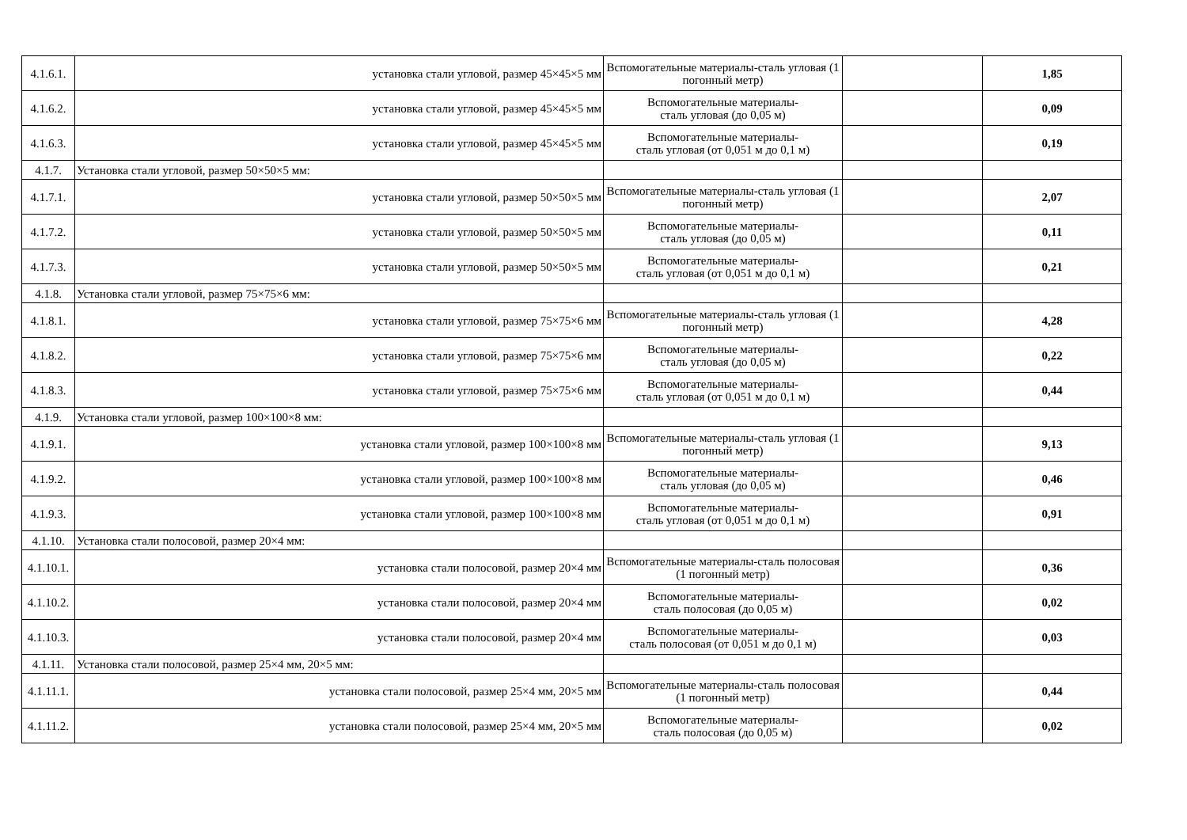| 4.1.6.1. | установка стали угловой, размер 45×45×5 мм | Вспомогательные материалы-сталь угловая (1 погонный метр) | | 1,85 |
| 4.1.6.2. | установка стали угловой, размер 45×45×5 мм | Вспомогательные материалы- сталь угловая (до 0,05 м) | | 0,09 |
| 4.1.6.3. | установка стали угловой, размер 45×45×5 мм | Вспомогательные материалы- сталь угловая (от 0,051 м до 0,1 м) | | 0,19 |
| 4.1.7. | Установка стали угловой, размер 50×50×5 мм: | | | |
| 4.1.7.1. | установка стали угловой, размер 50×50×5 мм | Вспомогательные материалы-сталь угловая (1 погонный метр) | | 2,07 |
| 4.1.7.2. | установка стали угловой, размер 50×50×5 мм | Вспомогательные материалы- сталь угловая (до 0,05 м) | | 0,11 |
| 4.1.7.3. | установка стали угловой, размер 50×50×5 мм | Вспомогательные материалы- сталь угловая (от 0,051 м до 0,1 м) | | 0,21 |
| 4.1.8. | Установка стали угловой, размер 75×75×6 мм: | | | |
| 4.1.8.1. | установка стали угловой, размер 75×75×6 мм | Вспомогательные материалы-сталь угловая (1 погонный метр) | | 4,28 |
| 4.1.8.2. | установка стали угловой, размер 75×75×6 мм | Вспомогательные материалы- сталь угловая (до 0,05 м) | | 0,22 |
| 4.1.8.3. | установка стали угловой, размер 75×75×6 мм | Вспомогательные материалы- сталь угловая (от 0,051 м до 0,1 м) | | 0,44 |
| 4.1.9. | Установка стали угловой, размер 100×100×8 мм: | | | |
| 4.1.9.1. | установка стали угловой, размер 100×100×8 мм | Вспомогательные материалы-сталь угловая (1 погонный метр) | | 9,13 |
| 4.1.9.2. | установка стали угловой, размер 100×100×8 мм | Вспомогательные материалы- сталь угловая (до 0,05 м) | | 0,46 |
| 4.1.9.3. | установка стали угловой, размер 100×100×8 мм | Вспомогательные материалы- сталь угловая (от 0,051 м до 0,1 м) | | 0,91 |
| 4.1.10. | Установка стали полосовой, размер 20×4 мм: | | | |
| 4.1.10.1. | установка стали полосовой, размер 20×4 мм | Вспомогательные материалы-сталь полосовая (1 погонный метр) | | 0,36 |
| 4.1.10.2. | установка стали полосовой, размер 20×4 мм | Вспомогательные материалы- сталь полосовая (до 0,05 м) | | 0,02 |
| 4.1.10.3. | установка стали полосовой, размер 20×4 мм | Вспомогательные материалы- сталь полосовая (от 0,051 м до 0,1 м) | | 0,03 |
| 4.1.11. | Установка стали полосовой, размер 25×4 мм, 20×5 мм: | | | |
| 4.1.11.1. | установка стали полосовой, размер 25×4 мм, 20×5 мм | Вспомогательные материалы-сталь полосовая (1 погонный метр) | | 0,44 |
| 4.1.11.2. | установка стали полосовой, размер 25×4 мм, 20×5 мм | Вспомогательные материалы- сталь полосовая (до 0,05 м) | | 0,02 |